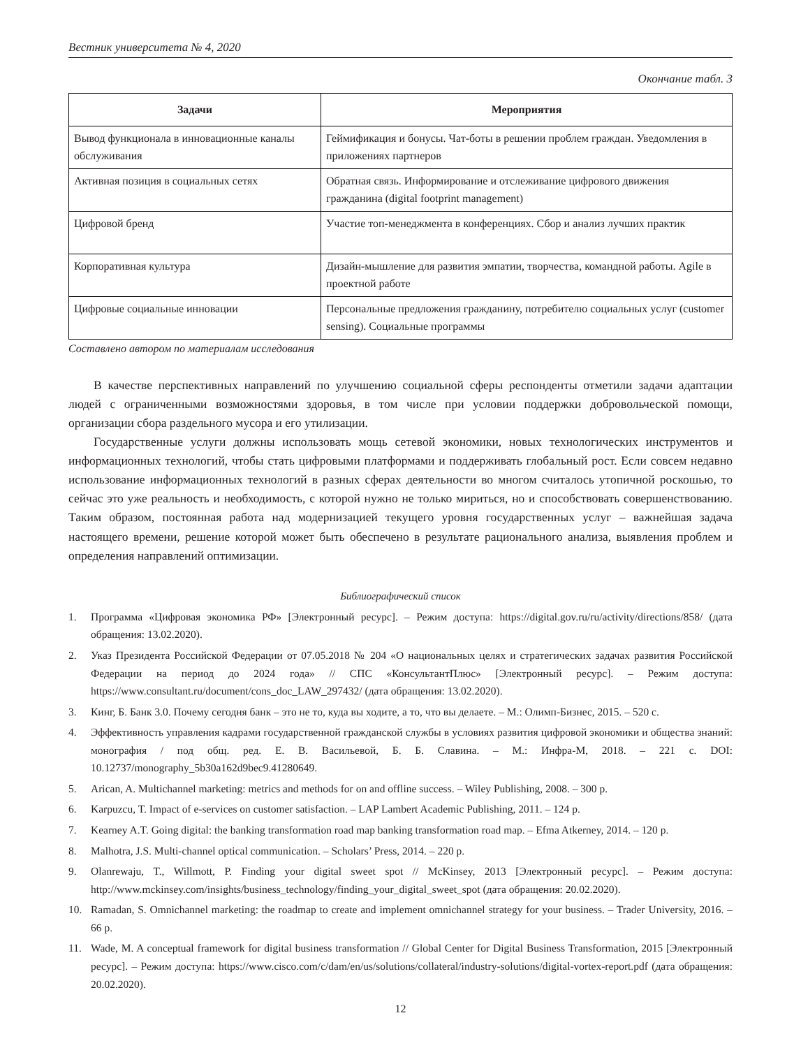Вестник университета № 4, 2020
Окончание табл. 3
| Задачи | Мероприятия |
| --- | --- |
| Вывод функционала в инновационные каналы обслуживания | Геймификация и бонусы. Чат-боты в решении проблем граждан. Уведомления в приложениях партнеров |
| Активная позиция в социальных сетях | Обратная связь. Информирование и отслеживание цифрового движения гражданина (digital footprint management) |
| Цифровой бренд | Участие топ-менеджмента в конференциях. Сбор и анализ лучших практик |
| Корпоративная культура | Дизайн-мышление для развития эмпатии, творчества, командной работы. Agile в проектной работе |
| Цифровые социальные инновации | Персональные предложения гражданину, потребителю социальных услуг (customer sensing). Социальные программы |
Составлено автором по материалам исследования
В качестве перспективных направлений по улучшению социальной сферы респонденты отметили задачи адаптации людей с ограниченными возможностями здоровья, в том числе при условии поддержки добровольческой помощи, организации сбора раздельного мусора и его утилизации.
Государственные услуги должны использовать мощь сетевой экономики, новых технологических инструментов и информационных технологий, чтобы стать цифровыми платформами и поддерживать глобальный рост. Если совсем недавно использование информационных технологий в разных сферах деятельности во многом считалось утопичной роскошью, то сейчас это уже реальность и необходимость, с которой нужно не только мириться, но и способствовать совершенствованию. Таким образом, постоянная работа над модернизацией текущего уровня государственных услуг – важнейшая задача настоящего времени, решение которой может быть обеспечено в результате рационального анализа, выявления проблем и определения направлений оптимизации.
Библиографический список
1. Программа «Цифровая экономика РФ» [Электронный ресурс]. – Режим доступа: https://digital.gov.ru/ru/activity/directions/858/ (дата обращения: 13.02.2020).
2. Указ Президента Российской Федерации от 07.05.2018 № 204 «О национальных целях и стратегических задачах развития Российской Федерации на период до 2024 года» // СПС «КонсультантПлюс» [Электронный ресурс]. – Режим доступа: https://www.consultant.ru/document/cons_doc_LAW_297432/ (дата обращения: 13.02.2020).
3. Кинг, Б. Банк 3.0. Почему сегодня банк – это не то, куда вы ходите, а то, что вы делаете. – М.: Олимп-Бизнес, 2015. – 520 с.
4. Эффективность управления кадрами государственной гражданской службы в условиях развития цифровой экономики и общества знаний: монография / под общ. ред. Е. В. Васильевой, Б. Б. Славина. – М.: Инфра-М, 2018. – 221 с. DOI: 10.12737/monography_5b30a162d9bec9.41280649.
5. Arican, A. Multichannel marketing: metrics and methods for on and offline success. – Wiley Publishing, 2008. – 300 p.
6. Karpuzcu, T. Impact of e-services on customer satisfaction. – LAP Lambert Academic Publishing, 2011. – 124 p.
7. Kearney A.T. Going digital: the banking transformation road map banking transformation road map. – Efma Atkerney, 2014. – 120 p.
8. Malhotra, J.S. Multi-channel optical communication. – Scholars’ Press, 2014. – 220 p.
9. Olanrewaju, T., Willmott, P. Finding your digital sweet spot // McKinsey, 2013 [Электронный ресурс]. – Режим доступа: http://www.mckinsey.com/insights/business_technology/finding_your_digital_sweet_spot (дата обращения: 20.02.2020).
10. Ramadan, S. Omnichannel marketing: the roadmap to create and implement omnichannel strategy for your business. – Trader University, 2016. – 66 p.
11. Wade, M. A conceptual framework for digital business transformation // Global Center for Digital Business Transformation, 2015 [Электронный ресурс]. – Режим доступа: https://www.cisco.com/c/dam/en/us/solutions/collateral/industry-solutions/digital-vortex-report.pdf (дата обращения: 20.02.2020).
12